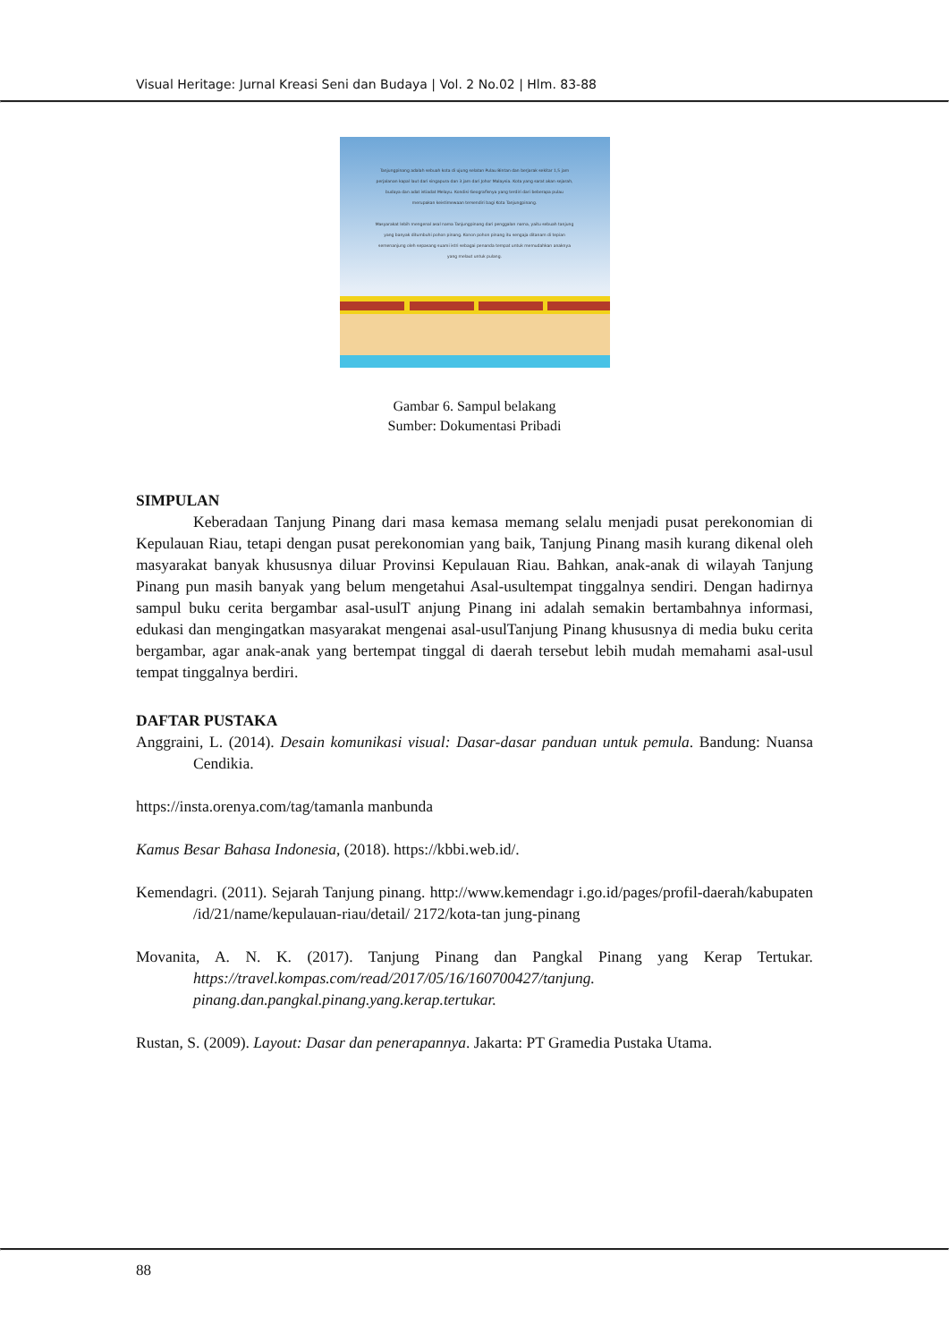Visual Heritage: Jurnal Kreasi Seni dan Budaya | Vol. 2 No.02 | Hlm. 83-88
Tanjungpinang adalah sebuah kota di ujung selatan Pulau Bintan dan berjarak sekitar 1,5 jam perjalanan kapal laut dari singapura dan 3 jam dari Johor Malaysia. Kota yang sarat akan sejarah, budaya dan adat istiadat Melayu. Kondisi Geografisnya yang terdiri dari beberapa pulau merupakan keistimewaan tersendiri bagi Kota Tanjungpinang.
Masyarakat lebih mengenal asal nama Tanjungpinang dari penggalan nama, yaitu sebuah tanjung yang banyak ditumbuhi pohon pinang. Konon pohon pinang itu sengaja ditanam di tepian semenanjung oleh sepasang suami istri sebagai penanda tempat untuk memudahkan anaknya yang melaut untuk pulang.
Gambar 6. Sampul belakang
Sumber: Dokumentasi Pribadi
SIMPULAN
Keberadaan Tanjung Pinang dari masa kemasa memang selalu menjadi pusat perekonomian di Kepulauan Riau, tetapi dengan pusat perekonomian yang baik, Tanjung Pinang masih kurang dikenal oleh masyarakat banyak khususnya diluar Provinsi Kepulauan Riau. Bahkan, anak-anak di wilayah Tanjung Pinang pun masih banyak yang belum mengetahui Asal-usultempat tinggalnya sendiri. Dengan hadirnya sampul buku cerita bergambar asal-usulT anjung Pinang ini adalah semakin bertambahnya informasi, edukasi dan mengingatkan masyarakat mengenai asal-usulTanjung Pinang khususnya di media buku cerita bergambar, agar anak-anak yang bertempat tinggal di daerah tersebut lebih mudah memahami asal-usul tempat tinggalnya berdiri.
DAFTAR PUSTAKA
Anggraini, L. (2014). Desain komunikasi visual: Dasar-dasar panduan untuk pemula. Bandung: Nuansa Cendikia.
https://insta.orenya.com/tag/tamanla manbunda
Kamus Besar Bahasa Indonesia, (2018). https://kbbi.web.id/.
Kemendagri. (2011). Sejarah Tanjung pinang. http://www.kemendagr i.go.id/pages/profil-daerah/kabupaten /id/21/name/kepulauan-riau/detail/ 2172/kota-tan jung-pinang
Movanita, A. N. K. (2017). Tanjung Pinang dan Pangkal Pinang yang Kerap Tertukar. https://travel.kompas.com/read/2017/05/16/160700427/tanjung. pinang.dan.pangkal.pinang.yang.kerap.tertukar.
Rustan, S. (2009). Layout: Dasar dan penerapannya. Jakarta: PT Gramedia Pustaka Utama.
88